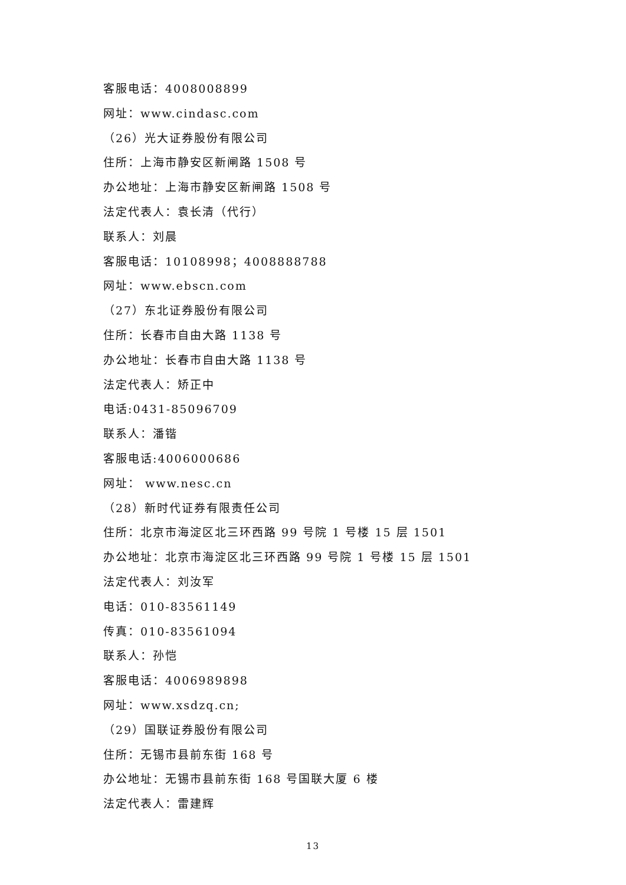客服电话：4008008899
网址：www.cindasc.com
（26）光大证券股份有限公司
住所：上海市静安区新闸路 1508 号
办公地址：上海市静安区新闸路 1508 号
法定代表人：袁长清（代行）
联系人：刘晨
客服电话：10108998；4008888788
网址：www.ebscn.com
（27）东北证券股份有限公司
住所：长春市自由大路 1138 号
办公地址：长春市自由大路 1138 号
法定代表人：矫正中
电话:0431-85096709
联系人：潘锴
客服电话:4006000686
网址： www.nesc.cn
（28）新时代证券有限责任公司
住所：北京市海淀区北三环西路 99 号院 1 号楼 15 层 1501
办公地址：北京市海淀区北三环西路 99 号院 1 号楼 15 层 1501
法定代表人：刘汝军
电话：010-83561149
传真：010-83561094
联系人：孙恺
客服电话：4006989898
网址：www.xsdzq.cn;
（29）国联证券股份有限公司
住所：无锡市县前东街 168 号
办公地址：无锡市县前东街 168 号国联大厦 6 楼
法定代表人：雷建辉
13